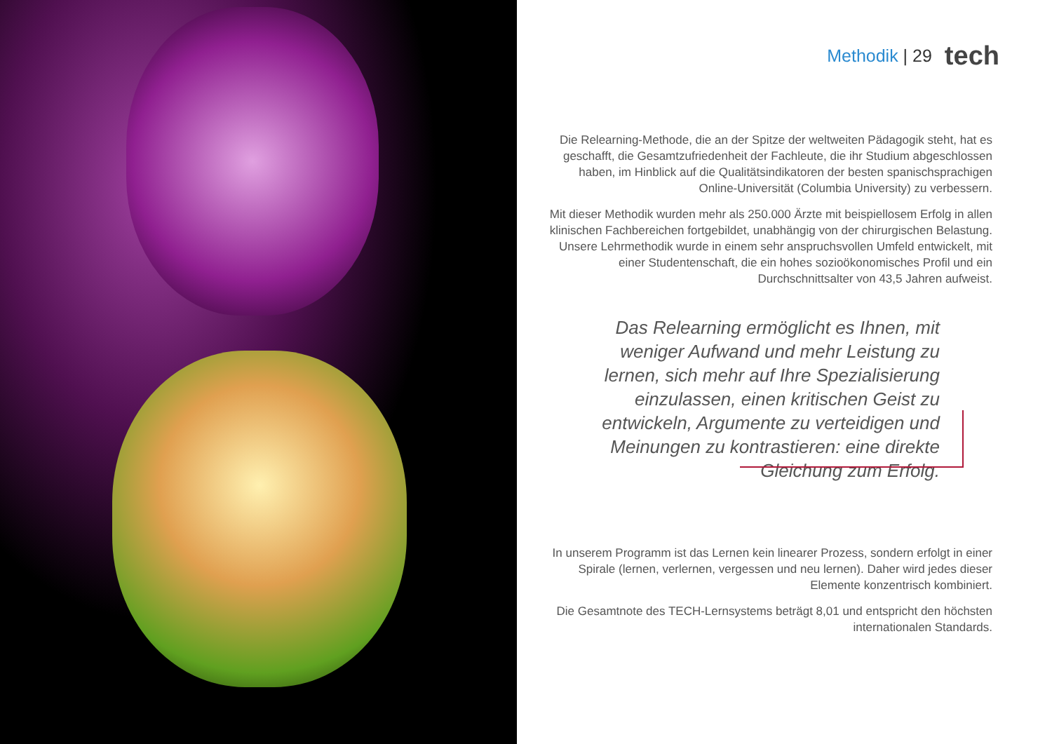Methodik | 29 tech
Die Relearning-Methode, die an der Spitze der weltweiten Pädagogik steht, hat es geschafft, die Gesamtzufriedenheit der Fachleute, die ihr Studium abgeschlossen haben, im Hinblick auf die Qualitätsindikatoren der besten spanischsprachigen Online-Universität (Columbia University) zu verbessern.
Mit dieser Methodik wurden mehr als 250.000 Ärzte mit beispiellosem Erfolg in allen klinischen Fachbereichen fortgebildet, unabhängig von der chirurgischen Belastung. Unsere Lehrmethodik wurde in einem sehr anspruchsvollen Umfeld entwickelt, mit einer Studentenschaft, die ein hohes sozioökonomisches Profil und ein Durchschnittsalter von 43,5 Jahren aufweist.
Das Relearning ermöglicht es Ihnen, mit weniger Aufwand und mehr Leistung zu lernen, sich mehr auf Ihre Spezialisierung einzulassen, einen kritischen Geist zu entwickeln, Argumente zu verteidigen und Meinungen zu kontrastieren: eine direkte Gleichung zum Erfolg.
In unserem Programm ist das Lernen kein linearer Prozess, sondern erfolgt in einer Spirale (lernen, verlernen, vergessen und neu lernen). Daher wird jedes dieser Elemente konzentrisch kombiniert.
Die Gesamtnote des TECH-Lernsystems beträgt 8,01 und entspricht den höchsten internationalen Standards.